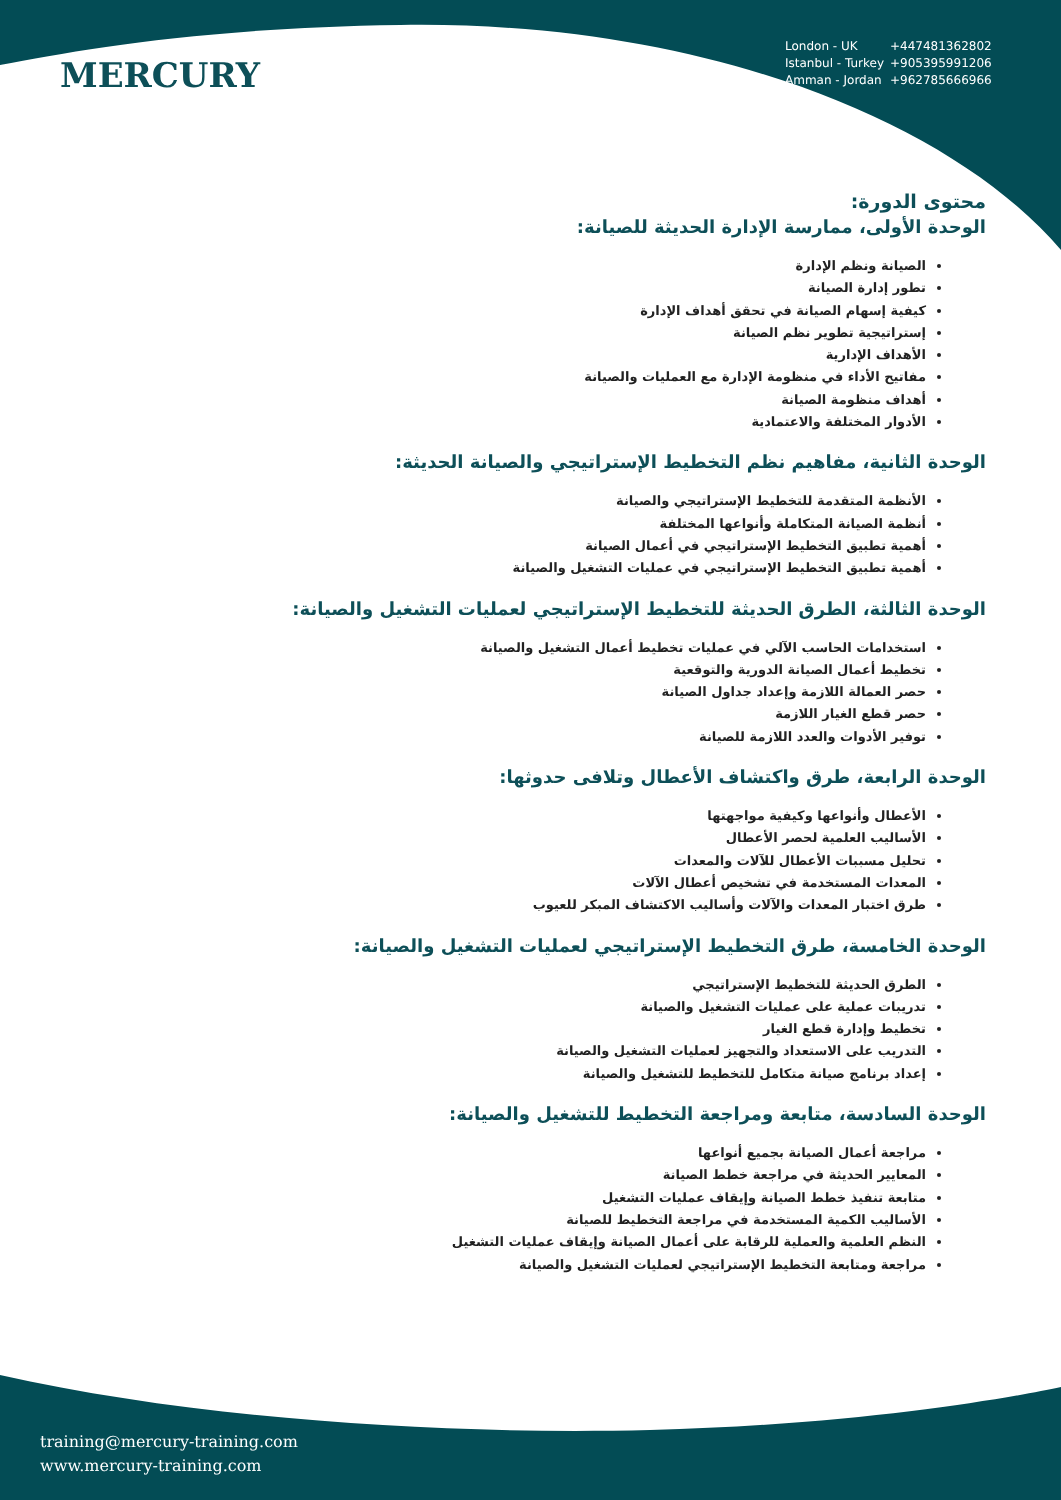MERCURY
London - UK +447481362802
Istanbul - Turkey +905395991206
Amman - Jordan +962785666966
محتوى الدورة:
الوحدة الأولى، ممارسة الإدارة الحديثة للصيانة:
الصيانة ونظم الإدارة
تطور إدارة الصيانة
كيفية إسهام الصيانة في تحقق أهداف الإدارة
إستراتيجية تطوير نظم الصيانة
الأهداف الإدارية
مفاتيح الأداء في منظومة الإدارة مع العمليات والصيانة
أهداف منظومة الصيانة
الأدوار المختلفة والاعتمادية
الوحدة الثانية، مفاهيم نظم التخطيط الإستراتيجي والصيانة الحديثة:
الأنظمة المتقدمة للتخطيط الإستراتيجي والصيانة
أنظمة الصيانة المتكاملة وأنواعها المختلفة
أهمية تطبيق التخطيط الإستراتيجي في أعمال الصيانة
أهمية تطبيق التخطيط الإستراتيجي في عمليات التشغيل والصيانة
الوحدة الثالثة، الطرق الحديثة للتخطيط الإستراتيجي لعمليات التشغيل والصيانة:
استخدامات الحاسب الآلي في عمليات تخطيط أعمال التشغيل والصيانة
تخطيط أعمال الصيانة الدورية والتوقعية
حصر العمالة اللازمة وإعداد جداول الصيانة
حصر قطع الغيار اللازمة
توفير الأدوات والعدد اللازمة للصيانة
الوحدة الرابعة، طرق واكتشاف الأعطال وتلافى حدوثها:
الأعطال وأنواعها وكيفية مواجهتها
الأساليب العلمية لحصر الأعطال
تحليل مسببات الأعطال للآلات والمعدات
المعدات المستخدمة في تشخيص أعطال الآلات
طرق اختبار المعدات والآلات وأساليب الاكتشاف المبكر للعيوب
الوحدة الخامسة، طرق التخطيط الإستراتيجي لعمليات التشغيل والصيانة:
الطرق الحديثة للتخطيط الإستراتيجي
تدريبات عملية على عمليات التشغيل والصيانة
تخطيط وإدارة قطع الغيار
التدريب على الاستعداد والتجهيز لعمليات التشغيل والصيانة
إعداد برنامج صيانة متكامل للتخطيط للتشغيل والصيانة
الوحدة السادسة، متابعة ومراجعة التخطيط للتشغيل والصيانة:
مراجعة أعمال الصيانة بجميع أنواعها
المعايير الحديثة في مراجعة خطط الصيانة
متابعة تنفيذ خطط الصيانة وإيقاف عمليات التشغيل
الأساليب الكمية المستخدمة في مراجعة التخطيط للصيانة
النظم العلمية والعملية للرقابة على أعمال الصيانة وإيقاف عمليات التشغيل
مراجعة ومتابعة التخطيط الإستراتيجي لعمليات التشغيل والصيانة
training@mercury-training.com
www.mercury-training.com